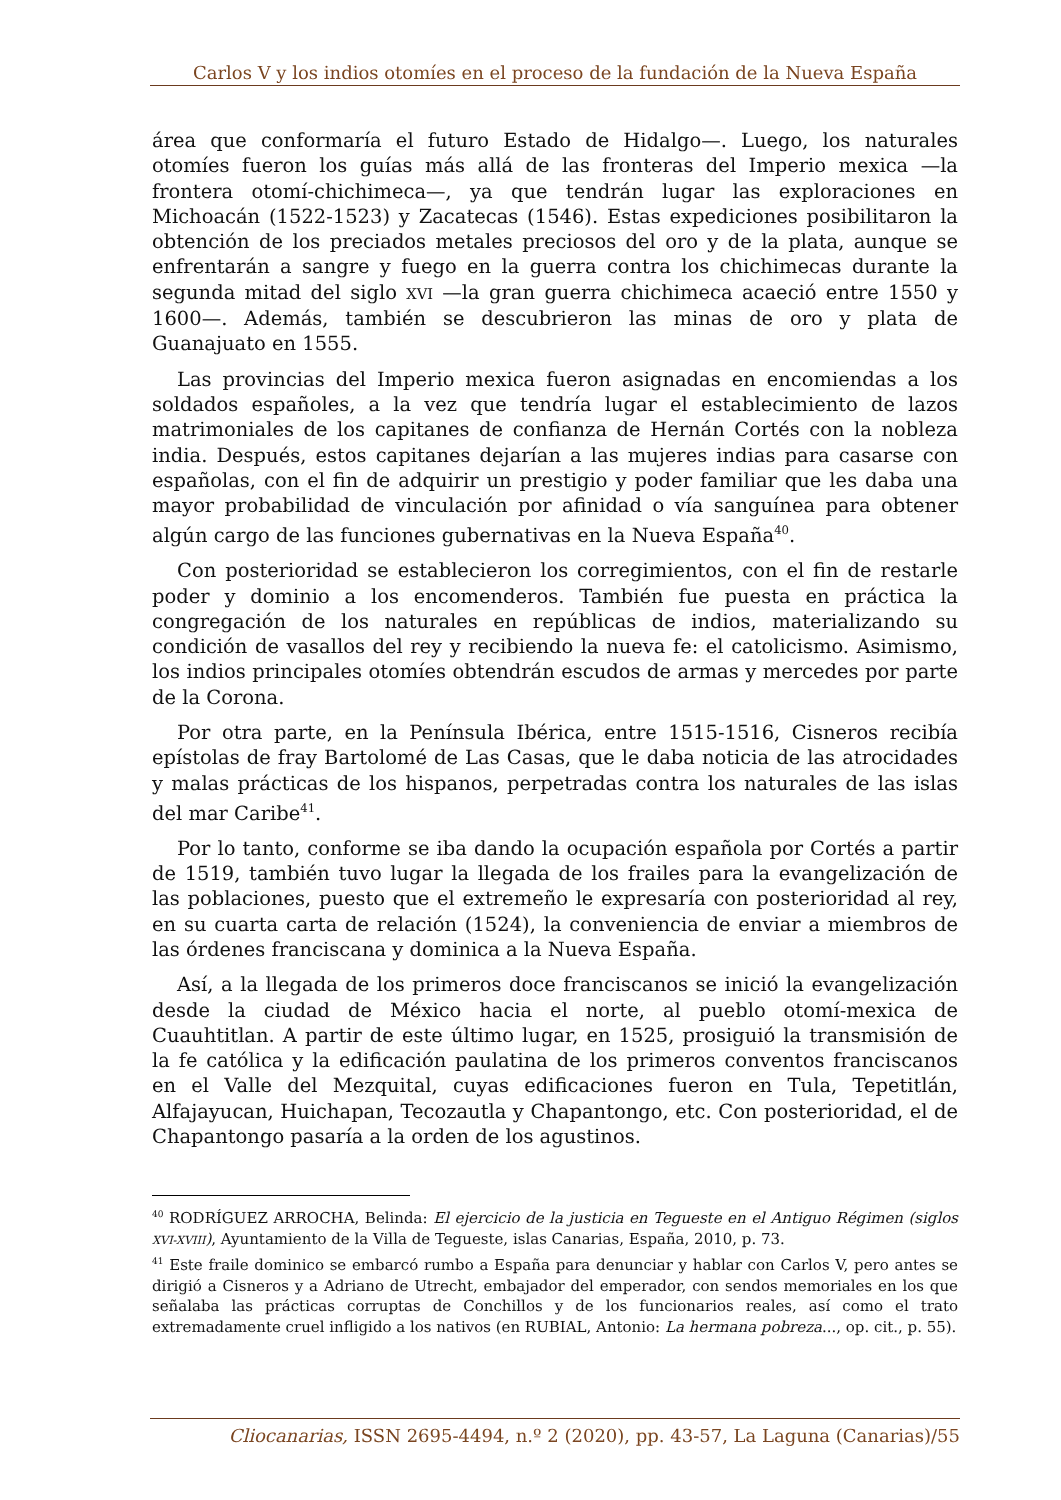Carlos V y los indios otomíes en el proceso de la fundación de la Nueva España
área que conformaría el futuro Estado de Hidalgo—. Luego, los naturales otomíes fueron los guías más allá de las fronteras del Imperio mexica —la frontera otomí-chichimeca—, ya que tendrán lugar las exploraciones en Michoacán (1522-1523) y Zacatecas (1546). Estas expediciones posibilitaron la obtención de los preciados metales preciosos del oro y de la plata, aunque se enfrentarán a sangre y fuego en la guerra contra los chichimecas durante la segunda mitad del siglo XVI —la gran guerra chichimeca acaeció entre 1550 y 1600—. Además, también se descubrieron las minas de oro y plata de Guanajuato en 1555.
Las provincias del Imperio mexica fueron asignadas en encomiendas a los soldados españoles, a la vez que tendría lugar el establecimiento de lazos matrimoniales de los capitanes de confianza de Hernán Cortés con la nobleza india. Después, estos capitanes dejarían a las mujeres indias para casarse con españolas, con el fin de adquirir un prestigio y poder familiar que les daba una mayor probabilidad de vinculación por afinidad o vía sanguínea para obtener algún cargo de las funciones gubernativas en la Nueva España<sup>40</sup>.
Con posterioridad se establecieron los corregimientos, con el fin de restarle poder y dominio a los encomenderos. También fue puesta en práctica la congregación de los naturales en repúblicas de indios, materializando su condición de vasallos del rey y recibiendo la nueva fe: el catolicismo. Asimismo, los indios principales otomíes obtendrán escudos de armas y mercedes por parte de la Corona.
Por otra parte, en la Península Ibérica, entre 1515-1516, Cisneros recibía epístolas de fray Bartolomé de Las Casas, que le daba noticia de las atrocidades y malas prácticas de los hispanos, perpetradas contra los naturales de las islas del mar Caribe<sup>41</sup>.
Por lo tanto, conforme se iba dando la ocupación española por Cortés a partir de 1519, también tuvo lugar la llegada de los frailes para la evangelización de las poblaciones, puesto que el extremeño le expresaría con posterioridad al rey, en su cuarta carta de relación (1524), la conveniencia de enviar a miembros de las órdenes franciscana y dominica a la Nueva España.
Así, a la llegada de los primeros doce franciscanos se inició la evangelización desde la ciudad de México hacia el norte, al pueblo otomí-mexica de Cuauhtitlan. A partir de este último lugar, en 1525, prosiguió la transmisión de la fe católica y la edificación paulatina de los primeros conventos franciscanos en el Valle del Mezquital, cuyas edificaciones fueron en Tula, Tepetitlán, Alfajayucan, Huichapan, Tecozautla y Chapantongo, etc. Con posterioridad, el de Chapantongo pasaría a la orden de los agustinos.
<sup>40</sup> RODRÍGUEZ ARROCHA, Belinda: El ejercicio de la justicia en Tegueste en el Antiguo Régimen (siglos XVI-XVIII), Ayuntamiento de la Villa de Tegueste, islas Canarias, España, 2010, p. 73.
<sup>41</sup> Este fraile dominico se embarcó rumbo a España para denunciar y hablar con Carlos V, pero antes se dirigió a Cisneros y a Adriano de Utrecht, embajador del emperador, con sendos memoriales en los que señalaba las prácticas corruptas de Conchillos y de los funcionarios reales, así como el trato extremadamente cruel infligido a los nativos (en RUBIAL, Antonio: La hermana pobreza..., op. cit., p. 55).
Cliocanarias, ISSN 2695-4494, n.º 2 (2020), pp. 43-57, La Laguna (Canarias)/55